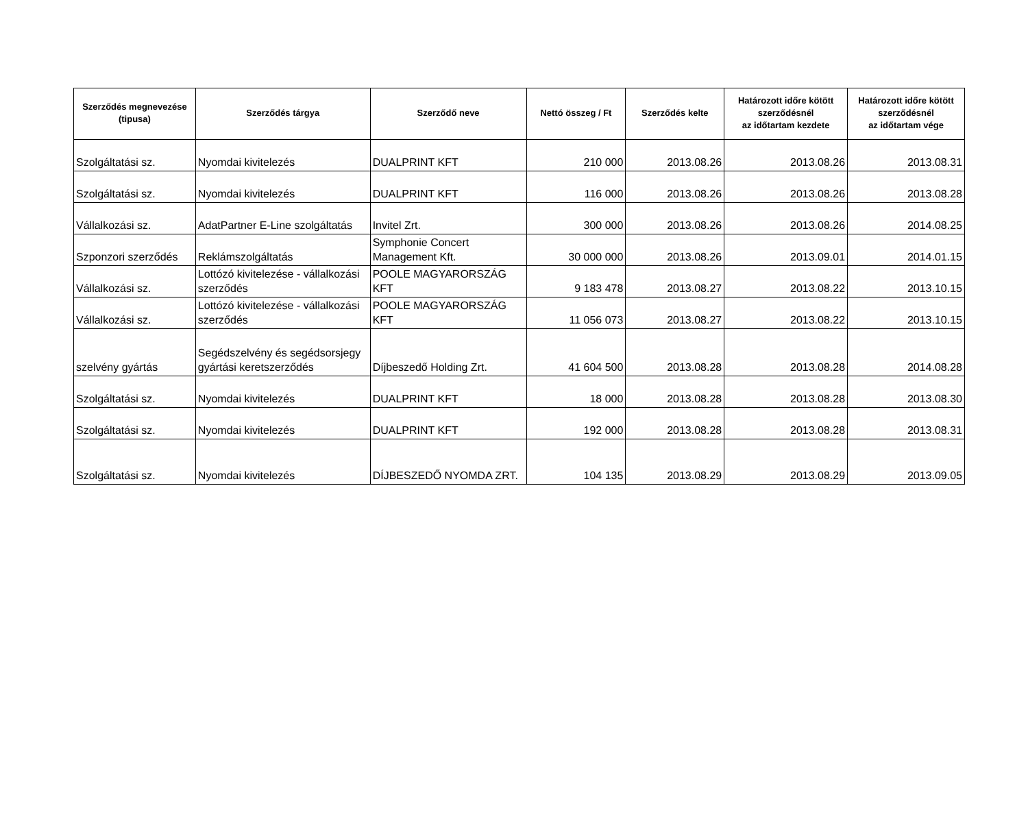| Szerződés megnevezése (tipusa) | Szerződés tárgya | Szerződő neve | Nettó összeg / Ft | Szerződés kelte | Határozott időre kötött szerződésnél az időtartam kezdete | Határozott időre kötött szerződésnél az időtartam vége |
| --- | --- | --- | --- | --- | --- | --- |
| Szolgáltatási sz. | Nyomdai kivitelezés | DUALPRINT KFT | 210 000 | 2013.08.26 | 2013.08.26 | 2013.08.31 |
| Szolgáltatási sz. | Nyomdai kivitelezés | DUALPRINT KFT | 116 000 | 2013.08.26 | 2013.08.26 | 2013.08.28 |
| Vállalkozási sz. | AdatPartner E-Line szolgáltatás | Invitel Zrt. | 300 000 | 2013.08.26 | 2013.08.26 | 2014.08.25 |
| Szponzori szerződés | Reklámszolgáltatás | Symphonie Concert Management Kft. | 30 000 000 | 2013.08.26 | 2013.09.01 | 2014.01.15 |
| Vállalkozási sz. | Lottózó kivitelezése - vállalkozási szerződés | POOLE MAGYARORSZÁG KFT | 9 183 478 | 2013.08.27 | 2013.08.22 | 2013.10.15 |
| Vállalkozási sz. | Lottózó kivitelezése - vállalkozási szerződés | POOLE MAGYARORSZÁG KFT | 11 056 073 | 2013.08.27 | 2013.08.22 | 2013.10.15 |
| szelvény gyártás | Segédszelvény és segédsorsjegy gyártási keretszerződés | Díjbeszedő Holding Zrt. | 41 604 500 | 2013.08.28 | 2013.08.28 | 2014.08.28 |
| Szolgáltatási sz. | Nyomdai kivitelezés | DUALPRINT KFT | 18 000 | 2013.08.28 | 2013.08.28 | 2013.08.30 |
| Szolgáltatási sz. | Nyomdai kivitelezés | DUALPRINT KFT | 192 000 | 2013.08.28 | 2013.08.28 | 2013.08.31 |
| Szolgáltatási sz. | Nyomdai kivitelezés | DÍJBESZEDŐ NYOMDA ZRT. | 104 135 | 2013.08.29 | 2013.08.29 | 2013.09.05 |